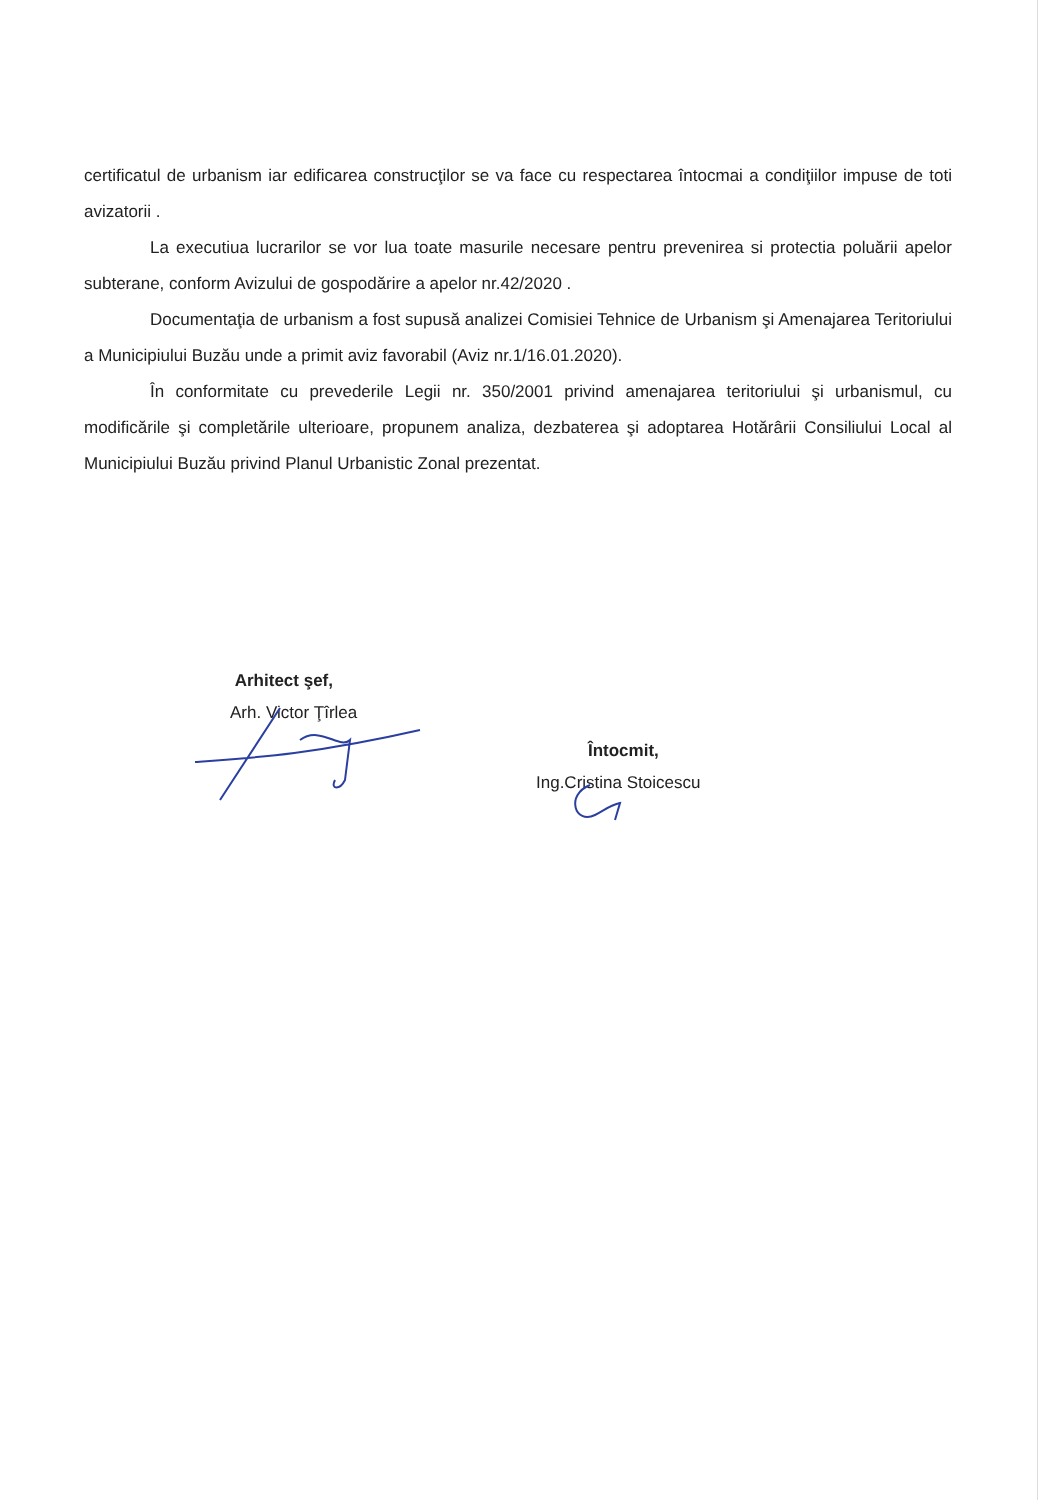certificatul de urbanism iar edificarea construcţilor se va face cu respectarea întocmai a condiţiilor impuse de toti avizatorii .
La executiua lucrarilor se vor lua toate masurile necesare pentru prevenirea si protectia poluării apelor subterane, conform Avizului de gospodărire a apelor nr.42/2020 .
Documentaţia de urbanism a fost supusă analizei Comisiei Tehnice de Urbanism şi Amenajarea Teritoriului a Municipiului Buzău unde a primit aviz favorabil (Aviz nr.1/16.01.2020).
În conformitate cu prevederile Legii nr. 350/2001 privind amenajarea teritoriului şi urbanismul, cu modificările şi completările ulterioare, propunem analiza, dezbaterea şi adoptarea Hotărârii Consiliului Local al Municipiului Buzău privind Planul Urbanistic Zonal prezentat.
Arhitect şef,
Arh. Victor Ţîrlea
Întocmit,
Ing.Cristina Stoicescu